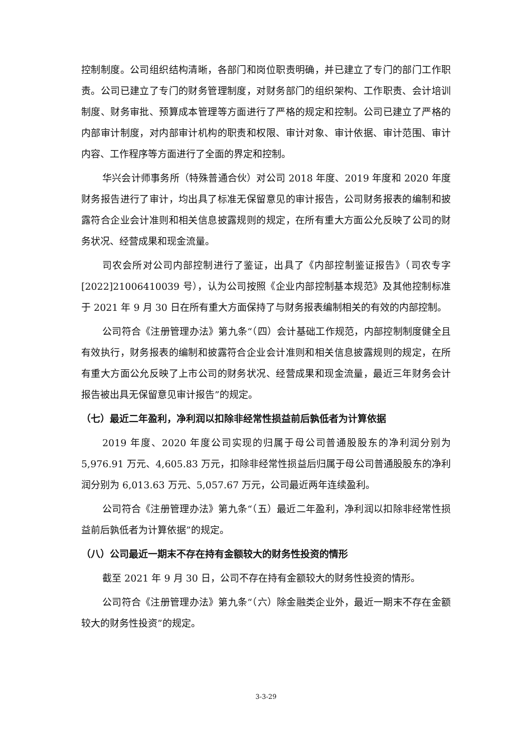控制制度。公司组织结构清晰，各部门和岗位职责明确，并已建立了专门的部门工作职责。公司已建立了专门的财务管理制度，对财务部门的组织架构、工作职责、会计培训制度、财务审批、预算成本管理等方面进行了严格的规定和控制。公司已建立了严格的内部审计制度，对内部审计机构的职责和权限、审计对象、审计依据、审计范围、审计内容、工作程序等方面进行了全面的界定和控制。
华兴会计师事务所（特殊普通合伙）对公司 2018 年度、2019 年度和 2020 年度财务报告进行了审计，均出具了标准无保留意见的审计报告，公司财务报表的编制和披露符合企业会计准则和相关信息披露规则的规定，在所有重大方面公允反映了公司的财务状况、经营成果和现金流量。
司农会所对公司内部控制进行了鉴证，出具了《内部控制鉴证报告》（司农专字[2022]21006410039 号），认为公司按照《企业内部控制基本规范》及其他控制标准于 2021 年 9 月 30 日在所有重大方面保持了与财务报表编制相关的有效的内部控制。
公司符合《注册管理办法》第九条“（四）会计基础工作规范，内部控制制度健全且有效执行，财务报表的编制和披露符合企业会计准则和相关信息披露规则的规定，在所有重大方面公允反映了上市公司的财务状况、经营成果和现金流量，最近三年财务会计报告被出具无保留意见审计报告”的规定。
（七）最近二年盈利，净利润以扣除非经常性损益前后孰低者为计算依据
2019 年度、2020 年度公司实现的归属于母公司普通股股东的净利润分别为 5,976.91 万元、4,605.83 万元，扣除非经常性损益后归属于母公司普通股股东的净利润分别为 6,013.63 万元、5,057.67 万元，公司最近两年连续盈利。
公司符合《注册管理办法》第九条“（五）最近二年盈利，净利润以扣除非经常性损益前后孰低者为计算依据”的规定。
（八）公司最近一期末不存在持有金额较大的财务性投资的情形
截至 2021 年 9 月 30 日，公司不存在持有金额较大的财务性投资的情形。
公司符合《注册管理办法》第九条“（六）除金融类企业外，最近一期末不存在金额较大的财务性投资”的规定。
3-3-29